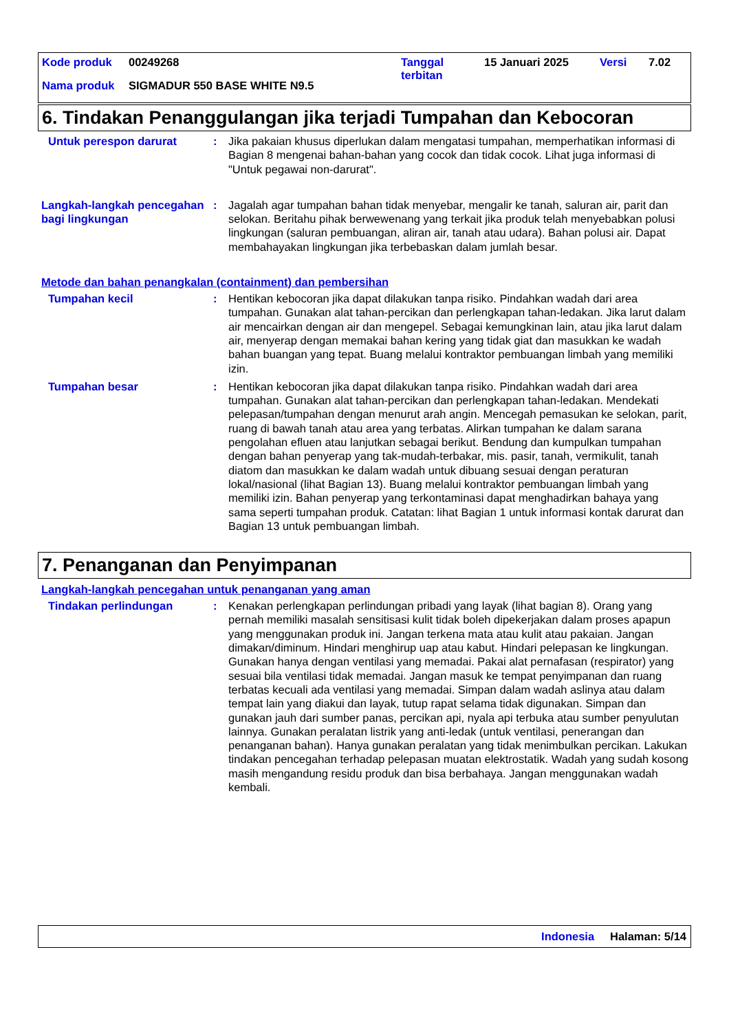Kode produk 00249268 Tanggal
terbitan 15 Januari 2025 Versi 7.02
Nama produk SIGMADUR 550 BASE WHITE N9.5
6. Tindakan Penanggulangan jika terjadi Tumpahan dan Kebocoran
Untuk perespon darurat : Jika pakaian khusus diperlukan dalam mengatasi tumpahan, memperhatikan informasi di Bagian 8 mengenai bahan-bahan yang cocok dan tidak cocok. Lihat juga informasi di "Untuk pegawai non-darurat".
Langkah-langkah pencegahan bagi lingkungan
: Jagalah agar tumpahan bahan tidak menyebar, mengalir ke tanah, saluran air, parit dan selokan. Beritahu pihak berwewenang yang terkait jika produk telah menyebabkan polusi lingkungan (saluran pembuangan, aliran air, tanah atau udara). Bahan polusi air. Dapat membahayakan lingkungan jika terbebaskan dalam jumlah besar.
Metode dan bahan penangkalan (containment) dan pembersihan
Tumpahan kecil : Hentikan kebocoran jika dapat dilakukan tanpa risiko. Pindahkan wadah dari area tumpahan. Gunakan alat tahan-percikan dan perlengkapan tahan-ledakan. Jika larut dalam air mencairkan dengan air dan mengepel. Sebagai kemungkinan lain, atau jika larut dalam air, menyerap dengan memakai bahan kering yang tidak giat dan masukkan ke wadah bahan buangan yang tepat. Buang melalui kontraktor pembuangan limbah yang memiliki izin.
Tumpahan besar : Hentikan kebocoran jika dapat dilakukan tanpa risiko. Pindahkan wadah dari area tumpahan. Gunakan alat tahan-percikan dan perlengkapan tahan-ledakan. Mendekati pelepasan/tumpahan dengan menurut arah angin. Mencegah pemasukan ke selokan, parit, ruang di bawah tanah atau area yang terbatas. Alirkan tumpahan ke dalam sarana pengolahan efluen atau lanjutkan sebagai berikut. Bendung dan kumpulkan tumpahan dengan bahan penyerap yang tak-mudah-terbakar, mis. pasir, tanah, vermikulit, tanah diatom dan masukkan ke dalam wadah untuk dibuang sesuai dengan peraturan lokal/nasional (lihat Bagian 13). Buang melalui kontraktor pembuangan limbah yang memiliki izin. Bahan penyerap yang terkontaminasi dapat menghadirkan bahaya yang sama seperti tumpahan produk. Catatan: lihat Bagian 1 untuk informasi kontak darurat dan Bagian 13 untuk pembuangan limbah.
7. Penanganan dan Penyimpanan
Langkah-langkah pencegahan untuk penanganan yang aman
Tindakan perlindungan : Kenakan perlengkapan perlindungan pribadi yang layak (lihat bagian 8). Orang yang pernah memiliki masalah sensitisasi kulit tidak boleh dipekerjakan dalam proses apapun yang menggunakan produk ini. Jangan terkena mata atau kulit atau pakaian. Jangan dimakan/diminum. Hindari menghirup uap atau kabut. Hindari pelepasan ke lingkungan. Gunakan hanya dengan ventilasi yang memadai. Pakai alat pernafasan (respirator) yang sesuai bila ventilasi tidak memadai. Jangan masuk ke tempat penyimpanan dan ruang terbatas kecuali ada ventilasi yang memadai. Simpan dalam wadah aslinya atau dalam tempat lain yang diakui dan layak, tutup rapat selama tidak digunakan. Simpan dan gunakan jauh dari sumber panas, percikan api, nyala api terbuka atau sumber penyulutan lainnya. Gunakan peralatan listrik yang anti-ledak (untuk ventilasi, penerangan dan penanganan bahan). Hanya gunakan peralatan yang tidak menimbulkan percikan. Lakukan tindakan pencegahan terhadap pelepasan muatan elektrostatik. Wadah yang sudah kosong masih mengandung residu produk dan bisa berbahaya. Jangan menggunakan wadah kembali.
Indonesia Halaman: 5/14